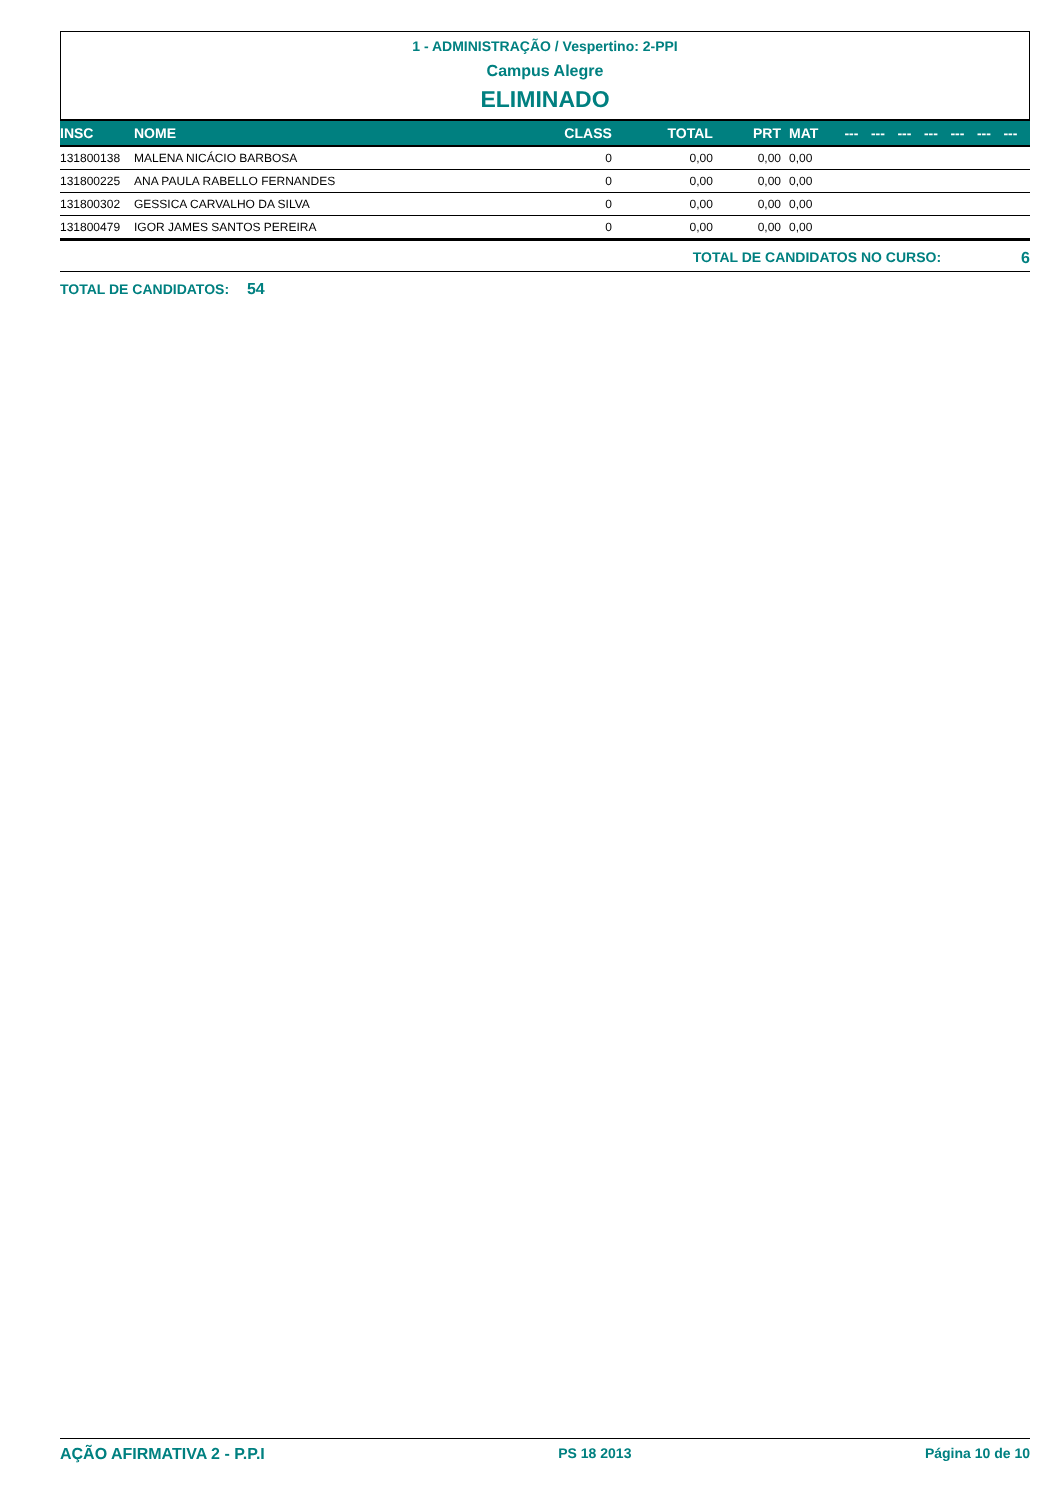1 - ADMINISTRAÇÃO / Vespertino: 2-PPI
Campus Alegre
ELIMINADO
| INSC | NOME | CLASS | TOTAL | PRT | MAT | --- | --- | --- | --- | --- | --- | --- |
| --- | --- | --- | --- | --- | --- | --- | --- | --- | --- | --- | --- | --- |
| 131800138 | MALENA NICÁCIO BARBOSA | 0 | 0,00 | 0,00 | 0,00 | | | | | | | |
| 131800225 | ANA PAULA RABELLO FERNANDES | 0 | 0,00 | 0,00 | 0,00 | | | | | | | |
| 131800302 | GESSICA CARVALHO DA SILVA | 0 | 0,00 | 0,00 | 0,00 | | | | | | | |
| 131800479 | IGOR JAMES SANTOS PEREIRA | 0 | 0,00 | 0,00 | 0,00 | | | | | | | |
TOTAL DE CANDIDATOS NO CURSO: 6
TOTAL DE CANDIDATOS: 54
AÇÃO AFIRMATIVA 2 - P.P.I PS 18 2013 Página 10 de 10